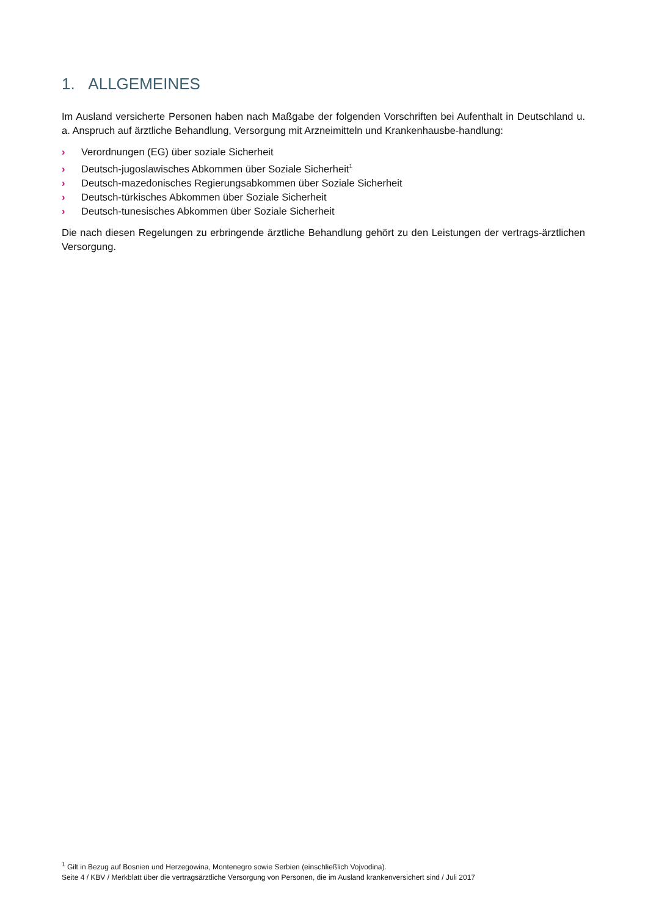1. ALLGEMEINES
Im Ausland versicherte Personen haben nach Maßgabe der folgenden Vorschriften bei Aufenthalt in Deutschland u. a. Anspruch auf ärztliche Behandlung, Versorgung mit Arzneimitteln und Krankenhausbe-handlung:
› Verordnungen (EG) über soziale Sicherheit
› Deutsch-jugoslawisches Abkommen über Soziale Sicherheit<sup>1</sup>
› Deutsch-mazedonisches Regierungsabkommen über Soziale Sicherheit
› Deutsch-türkisches Abkommen über Soziale Sicherheit
› Deutsch-tunesisches Abkommen über Soziale Sicherheit
Die nach diesen Regelungen zu erbringende ärztliche Behandlung gehört zu den Leistungen der vertrags-ärztlichen Versorgung.
<sup>1</sup> Gilt in Bezug auf Bosnien und Herzegowina, Montenegro sowie Serbien (einschließlich Vojvodina).
Seite 4 / KBV / Merkblatt über die vertragsärztliche Versorgung von Personen, die im Ausland krankenversichert sind / Juli 2017